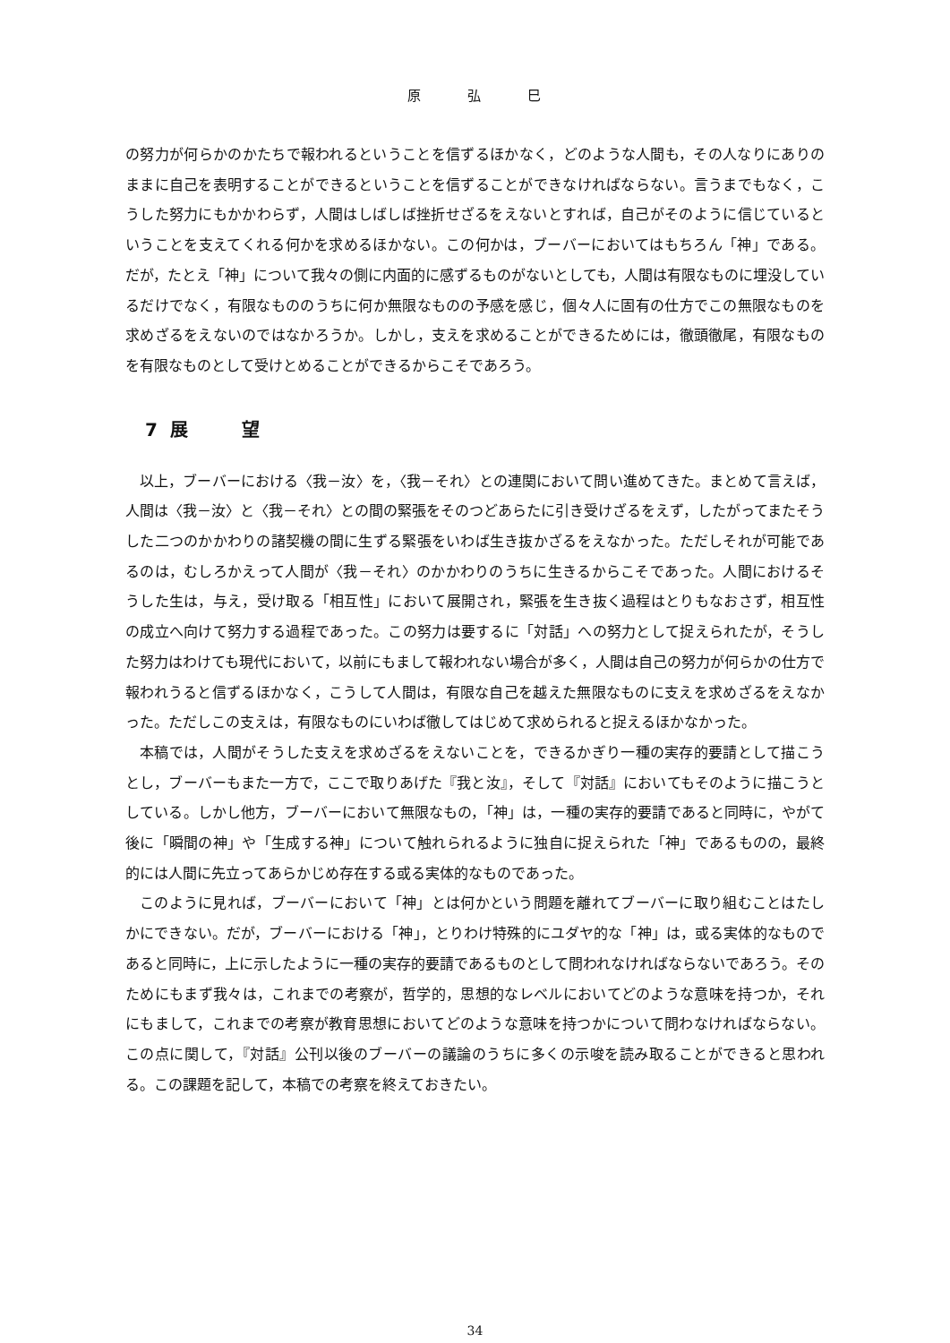原 弘 巳
の努力が何らかのかたちで報われるということを信ずるほかなく，どのような人間も，その人なりにありのままに自己を表明することができるということを信ずることができなければならない。言うまでもなく，こうした努力にもかかわらず，人間はしばしば挫折せざるをえないとすれば，自己がそのように信じているということを支えてくれる何かを求めるほかない。この何かは，ブーバーにおいてはもちろん「神」である。だが，たとえ「神」について我々の側に内面的に感ずるものがないとしても，人間は有限なものに埋没しているだけでなく，有限なもののうちに何か無限なものの予感を感じ，個々人に固有の仕方でこの無限なものを求めざるをえないのではなかろうか。しかし，支えを求めることができるためには，徹頭徹尾，有限なものを有限なものとして受けとめることができるからこそであろう。
7 展望
以上，ブーバーにおける〈我－汝〉を，〈我－それ〉との連関において問い進めてきた。まとめて言えば，人間は〈我－汝〉と〈我－それ〉との間の緊張をそのつどあらたに引き受けざるをえず，したがってまたそうした二つのかかわりの諸契機の間に生ずる緊張をいわば生き抜かざるをえなかった。ただしそれが可能であるのは，むしろかえって人間が〈我－それ〉のかかわりのうちに生きるからこそであった。人間におけるそうした生は，与え，受け取る「相互性」において展開され，緊張を生き抜く過程はとりもなおさず，相互性の成立へ向けて努力する過程であった。この努力は要するに「対話」への努力として捉えられたが，そうした努力はわけても現代において，以前にもまして報われない場合が多く，人間は自己の努力が何らかの仕方で報われうると信ずるほかなく，こうして人間は，有限な自己を越えた無限なものに支えを求めざるをえなかった。ただしこの支えは，有限なものにいわば徹してはじめて求められると捉えるほかなかった。
本稿では，人間がそうした支えを求めざるをえないことを，できるかぎり一種の実存的要請として描こうとし，ブーバーもまた一方で，ここで取りあげた『我と汝』，そして『対話』においてもそのように描こうとしている。しかし他方，ブーバーにおいて無限なもの，「神」は，一種の実存的要請であると同時に，やがて後に「瞬間の神」や「生成する神」について触れられるように独自に捉えられた「神」であるものの，最終的には人間に先立ってあらかじめ存在する或る実体的なものであった。
このように見れば，ブーバーにおいて「神」とは何かという問題を離れてブーバーに取り組むことはたしかにできない。だが，ブーバーにおける「神」，とりわけ特殊的にユダヤ的な「神」は，或る実体的なものであると同時に，上に示したように一種の実存的要請であるものとして問われなければならないであろう。そのためにもまず我々は，これまでの考察が，哲学的，思想的なレベルにおいてどのような意味を持つか，それにもまして，これまでの考察が教育思想においてどのような意味を持つかについて問わなければならない。この点に関して，『対話』公刊以後のブーバーの議論のうちに多くの示唆を読み取ることができると思われる。この課題を記して，本稿での考察を終えておきたい。
34